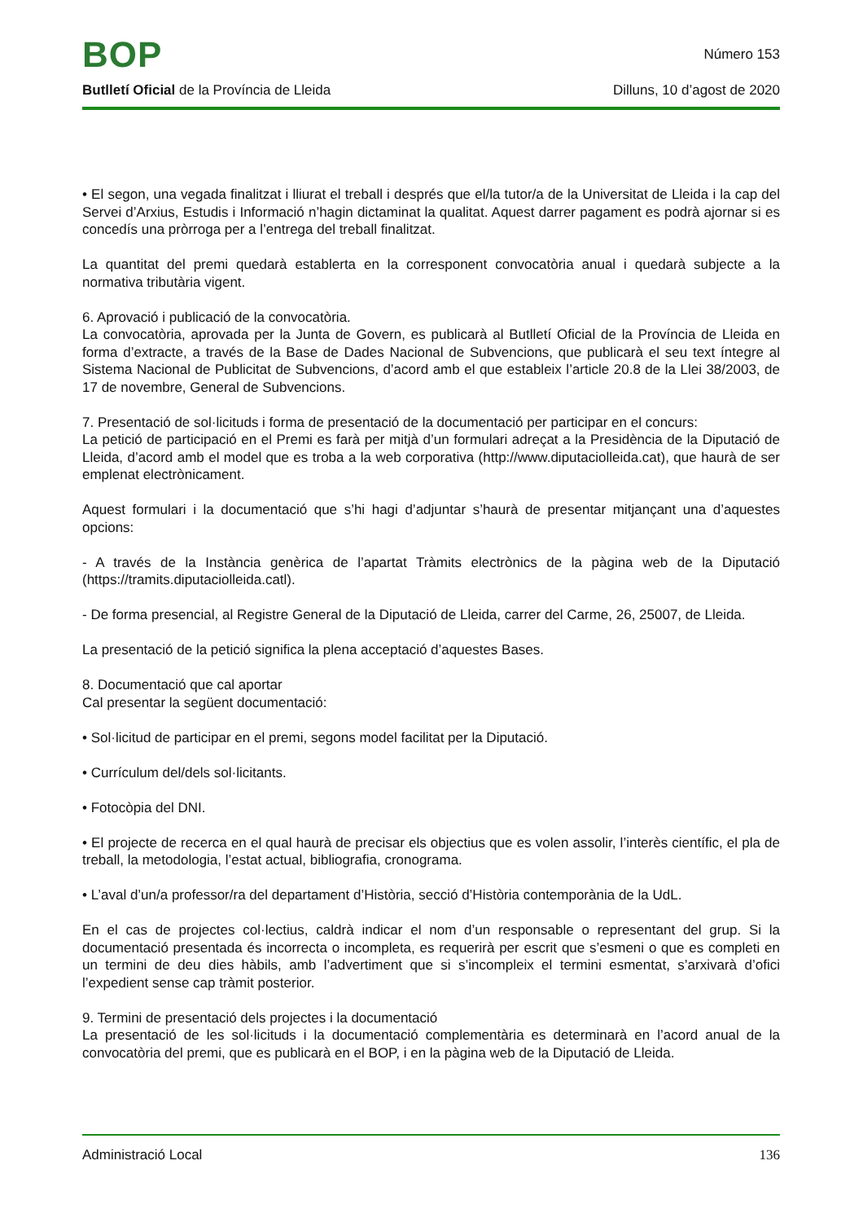BOP
Número 153
Butlletí Oficial de la Província de Lleida Dilluns, 10 d’agost de 2020
• El segon, una vegada finalitzat i lliurat el treball i després que el/la tutor/a de la Universitat de Lleida i la cap del Servei d’Arxius, Estudis i Informació n’hagin dictaminat la qualitat. Aquest darrer pagament es podrà ajornar si es concedís una pròrroga per a l’entrega del treball finalitzat.
La quantitat del premi quedarà establerta en la corresponent convocatòria anual i quedarà subjecte a la normativa tributària vigent.
6. Aprovació i publicació de la convocatòria.
La convocatòria, aprovada per la Junta de Govern, es publicarà al Butlletí Oficial de la Província de Lleida en forma d’extracte, a través de la Base de Dades Nacional de Subvencions, que publicarà el seu text íntegre al Sistema Nacional de Publicitat de Subvencions, d’acord amb el que estableix l’article 20.8 de la Llei 38/2003, de 17 de novembre, General de Subvencions.
7. Presentació de sol·licituds i forma de presentació de la documentació per participar en el concurs:
La petició de participació en el Premi es farà per mitjà d’un formulari adreçat a la Presidència de la Diputació de Lleida, d’acord amb el model que es troba a la web corporativa (http://www.diputaciolleida.cat), que haurà de ser emplenat electrònicament.
Aquest formulari i la documentació que s’hi hagi d’adjuntar s’haurà de presentar mitjançant una d’aquestes opcions:
- A través de la Instància genèrica de l’apartat Tràmits electrònics de la pàgina web de la Diputació (https://tramits.diputaciolleida.catl).
- De forma presencial, al Registre General de la Diputació de Lleida, carrer del Carme, 26, 25007, de Lleida.
La presentació de la petició significa la plena acceptació d’aquestes Bases.
8. Documentació que cal aportar
Cal presentar la següent documentació:
• Sol·licitud de participar en el premi, segons model facilitat per la Diputació.
• Currículum del/dels sol·licitants.
• Fotocòpia del DNI.
• El projecte de recerca en el qual haurà de precisar els objectius que es volen assolir, l’interès científic, el pla de treball, la metodologia, l’estat actual, bibliografia, cronograma.
• L’aval d’un/a professor/ra del departament d’Història, secció d’Història contemporània de la UdL.
En el cas de projectes col·lectius, caldrà indicar el nom d’un responsable o representant del grup. Si la documentació presentada és incorrecta o incompleta, es requerirà per escrit que s’esmeni o que es completi en un termini de deu dies hàbils, amb l’advertiment que si s’incompleix el termini esmentat, s’arxivarà d’ofici l’expedient sense cap tràmit posterior.
9. Termini de presentació dels projectes i la documentació
La presentació de les sol·licituds i la documentació complementària es determinarà en l’acord anual de la convocatòria del premi, que es publicarà en el BOP, i en la pàgina web de la Diputació de Lleida.
Administració Local 136